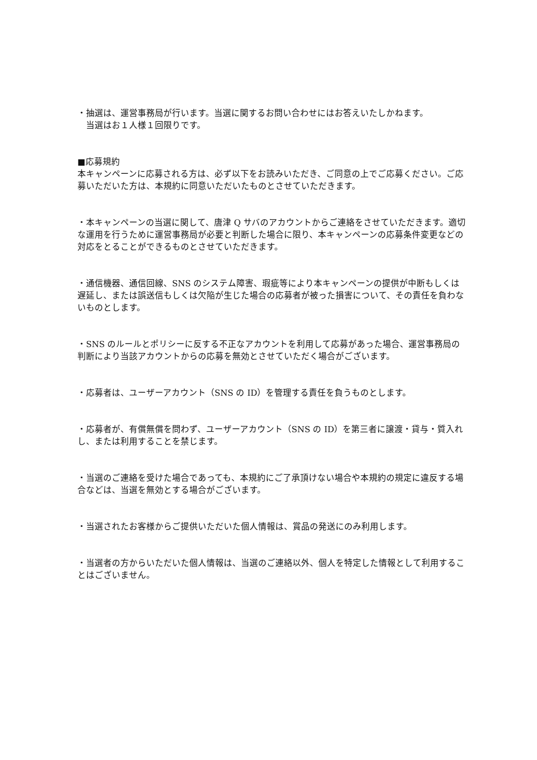・抽選は、運営事務局が行います。当選に関するお問い合わせにはお答えいたしかねます。
　当選はお１人様１回限りです。
■応募規約
本キャンペーンに応募される方は、必ず以下をお読みいただき、ご同意の上でご応募ください。ご応募いただいた方は、本規約に同意いただいたものとさせていただきます。
・本キャンペーンの当選に関して、唐津 Q サバのアカウントからご連絡をさせていただきます。適切な運用を行うために運営事務局が必要と判断した場合に限り、本キャンペーンの応募条件変更などの対応をとることができるものとさせていただきます。
・通信機器、通信回線、SNS のシステム障害、瑕疵等により本キャンペーンの提供が中断もしくは遅延し、または誤送信もしくは欠陥が生じた場合の応募者が被った損害について、その責任を負わないものとします。
・SNS のルールとポリシーに反する不正なアカウントを利用して応募があった場合、運営事務局の判断により当該アカウントからの応募を無効とさせていただく場合がございます。
・応募者は、ユーザーアカウント（SNS の ID）を管理する責任を負うものとします。
・応募者が、有償無償を問わず、ユーザーアカウント（SNS の ID）を第三者に譲渡・貸与・質入れし、または利用することを禁じます。
・当選のご連絡を受けた場合であっても、本規約にご了承頂けない場合や本規約の規定に違反する場合などは、当選を無効とする場合がございます。
・当選されたお客様からご提供いただいた個人情報は、賞品の発送にのみ利用します。
・当選者の方からいただいた個人情報は、当選のご連絡以外、個人を特定した情報として利用することはございません。